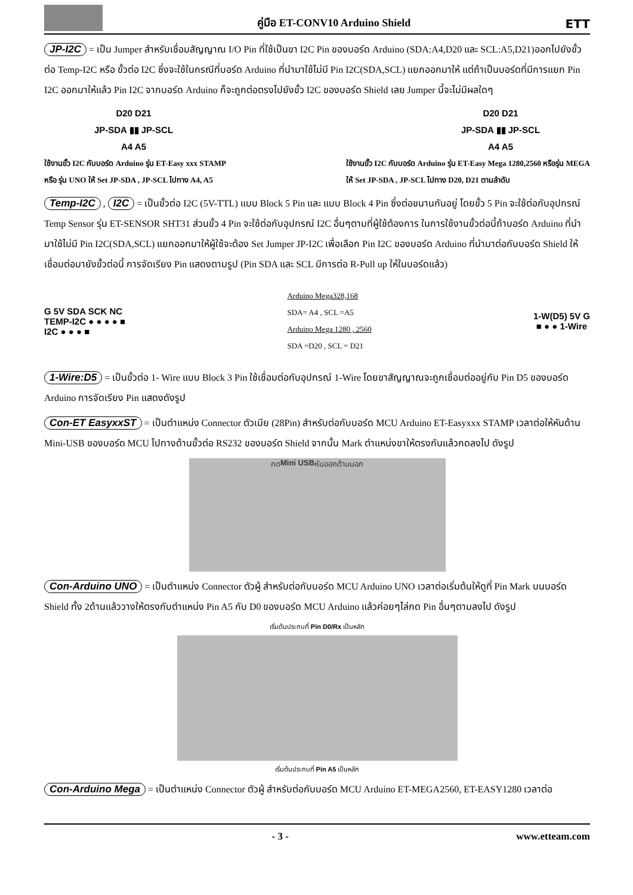คู่มือ ET-CONV10 Arduino Shield
ETT
JP-I2C = เป็น Jumper สำหรับเชื่อมสัญญาณ I/O Pin ที่ใช้เป็นขา I2C Pin ของบอร์ด Arduino (SDA:A4,D20 และ SCL:A5,D21)ออกไปยังขั้วต่อ Temp-I2C หรือ ขั้วต่อ I2C ซึ่งจะใช้ในกรณีที่บอร์ด Arduino ที่นำมาใช้ไม่มี Pin I2C(SDA,SCL) แยกออกมาให้ แต่ถ้าเป็นบอร์ดที่มีการแยก Pin I2C ออกมาให้แล้ว Pin I2C จากบอร์ด Arduino ก็จะถูกต่อตรงไปยังขั้ว I2C ของบอร์ด Shield เลย Jumper นี้จะไม่มีผลใดๆ
D20 D21
JP-SDA ▮▮ JP-SCL
A4 A5
D20 D21
JP-SDA ▮▮ JP-SCL
A4 A5
ใช้งานขั้ว I2C กับบอร์ด Arduino รุ่น ET-Easy xxx STAMP
หรือ รุ่น UNO ให้ Set JP-SDA , JP-SCL ไปทาง A4, A5
ใช้งานขั้ว I2C กับบอร์ด Arduino รุ่น ET-Easy Mega 1280,2560 หรือรุ่น MEGA
ให้ Set JP-SDA , JP-SCL ไปทาง D20, D21 ตามลำดับ
Temp-I2C , I2C = เป็นขั้วต่อ I2C (5V-TTL) แบบ Block 5 Pin และ แบบ Block 4 Pin ซึ่งต่อขนานกันอยู่ โดยขั้ว 5 Pin จะใช้ต่อกับอุปกรณ์ Temp Sensor รุ่น ET-SENSOR SHT31 ส่วนขั้ว 4 Pin จะใช้ต่อกับอุปกรณ์ I2C อื่นๆตามที่ผู้ใช้ต้องการ ในการใช้งานขั้วต่อนี้ถ้าบอร์ด Arduino ที่นำมาใช้ไม่มี Pin I2C(SDA,SCL) แยกออกมาให้ผู้ใช้จะต้อง Set Jumper JP-I2C เพื่อเลือก Pin I2C ของบอร์ด Arduino ที่นำมาต่อกับบอร์ด Shield ให้เชื่อมต่อมายังขั้วต่อนี้ การจัดเรียง Pin แสดงตามรูป (Pin SDA และ SCL มีการต่อ R-Pull up ให้ในบอร์ดแล้ว)
G 5V SDA SCK NC
TEMP-I2C ● ● ● ● ■
I2C ● ● ● ■
Arduino Mega328,168
SDA= A4 , SCL =A5
Arduino Mega 1280 , 2560
SDA =D20 , SCL = D21
1-W(D5) 5V G
■ ● ● 1-Wire
1-Wire:D5 = เป็นขั้วต่อ 1- Wire แบบ Block 3 Pin ใช้เชื่อมต่อกับอุปกรณ์ 1-Wire โดยขาสัญญาณจะถูกเชื่อมต่ออยู่กับ Pin D5 ของบอร์ด Arduino การจัดเรียง Pin แสดงดังรูป
Con-ET EasyxxST = เป็นตำแหน่ง Connector ตัวเมีย (28Pin) สำหรับต่อกับบอร์ด MCU Arduino ET-Easyxxx STAMP เวลาต่อให้หันด้าน Mini-USB ของบอร์ด MCU ไปทางด้านขั้วต่อ RS232 ของบอร์ด Shield จากนั้น Mark ตำแหน่งขาให้ตรงกันแล้วกดลงไป ดังรูป
กด Mini USB หันออกด้านนอก
Con-Arduino UNO = เป็นตำแหน่ง Connector ตัวผู้ สำหรับต่อกับบอร์ด MCU Arduino UNO เวลาต่อเริ่มต้นให้ดูที่ Pin Mark บนบอร์ด Shield ทั้ง 2ด้านแล้ววางให้ตรงกับตำแหน่ง Pin A5 กับ D0 ของบอร์ด MCU Arduino แล้วค่อยๆไล่กด Pin อื่นๆตามลงไป ดังรูป
เริ่มต้นประกบที่ Pin D0/Rx เป็นหลัก
เริ่มต้นประกบที่ Pin A5 เป็นหลัก
Con-Arduino Mega = เป็นตำแหน่ง Connector ตัวผู้ สำหรับต่อกับบอร์ด MCU Arduino ET-MEGA2560, ET-EASY1280 เวลาต่อ
- 3 - www.etteam.com